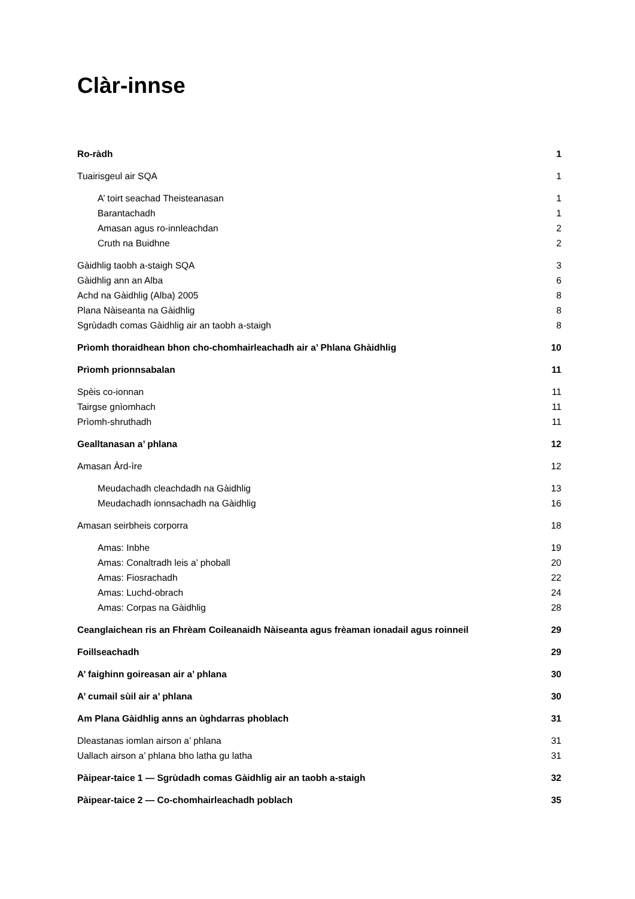Clàr-innse
Ro-ràdh 1
Tuairisgeul air SQA 1
A’ toirt seachad Theisteanasan 1
Barantachadh 1
Amasan agus ro-innleachdan 2
Cruth na Buidhne 2
Gàidhlig taobh a-staigh SQA 3
Gàidhlig ann an Alba 6
Achd na Gàidhlig (Alba) 2005 8
Plana Nàiseanta na Gàidhlig 8
Sgrùdadh comas Gàidhlig air an taobh a-staigh 8
Prìomh thoraidhean bhon cho-chomhairleachadh air a’ Phlana Ghàidhlig 10
Prìomh prionnsabalan 11
Spèis co-ionnan 11
Tairgse gnìomhach 11
Prìomh-shruthadh 11
Gealltanasan a’ phlana 12
Amasan Àrd-ìre 12
Meudachadh cleachdadh na Gàidhlig 13
Meudachadh ionnsachadh na Gàidhlig 16
Amasan seirbheis corporra 18
Amas: Inbhe 19
Amas: Conaltradh leis a’ phoball 20
Amas: Fiosrachadh 22
Amas: Luchd-obrach 24
Amas: Corpas na Gàidhlig 28
Ceanglaichean ris an Fhrèam Coileanaidh Nàiseanta agus frèaman ionadail agus roinneil 29
Foillseachadh 29
A’ faighinn goireasan air a’ phlana 30
A’ cumail sùil air a’ phlana 30
Am Plana Gàidhlig anns an ùghdarras phoblach 31
Dleastanas iomlan airson a’ phlana 31
Uallach airson a’ phlana bho latha gu latha 31
Pàipear-taice 1 — Sgrùdadh comas Gàidhlig air an taobh a-staigh 32
Pàipear-taice 2 — Co-chomhairleachadh poblach 35